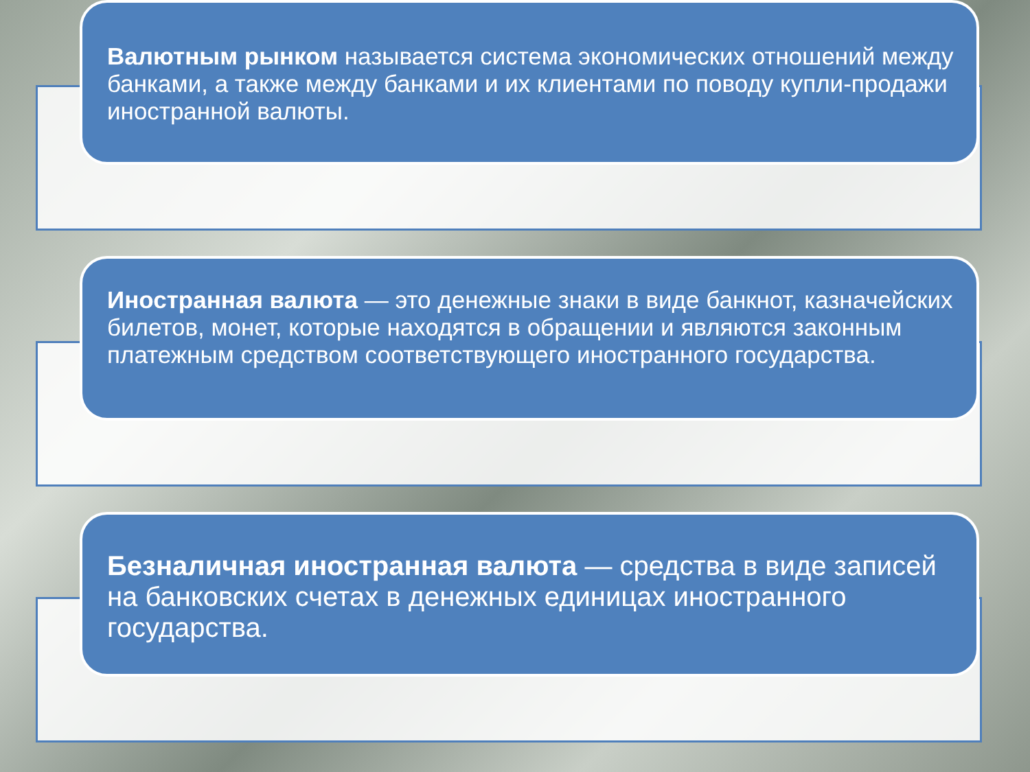Валютным рынком называется система экономических отношений между банками, а также между банками и их клиентами по поводу купли-продажи иностранной валюты.
Иностранная валюта — это денежные знаки в виде банкнот, казначейских билетов, монет, которые находятся в обращении и являются законным платежным средством соответствующего иностранного государства.
Безналичная иностранная валюта — средства в виде записей на банковских счетах в денежных единицах иностранного государства.